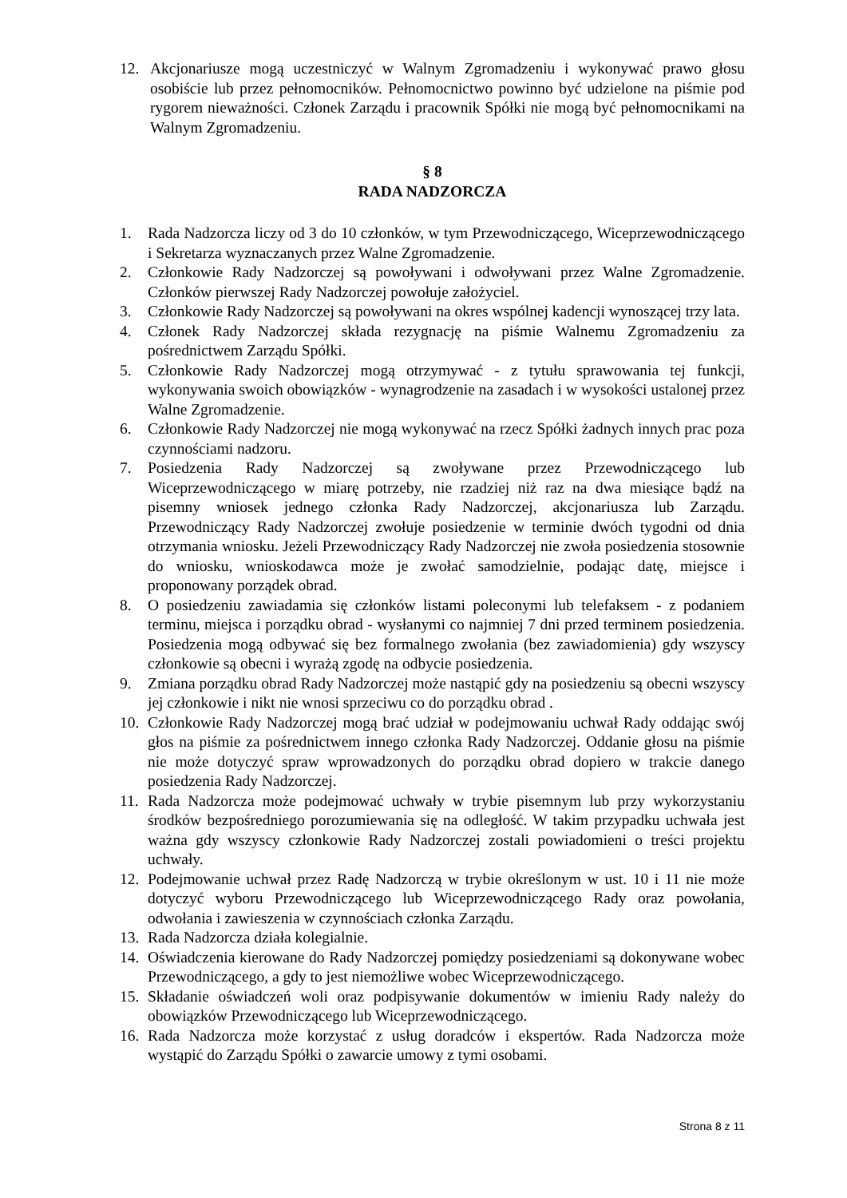12. Akcjonariusze mogą uczestniczyć w Walnym Zgromadzeniu i wykonywać prawo głosu osobiście lub przez pełnomocników. Pełnomocnictwo powinno być udzielone na piśmie pod rygorem nieważności. Członek Zarządu i pracownik Spółki nie mogą być pełnomocnikami na Walnym Zgromadzeniu.
§ 8
RADA NADZORCZA
1. Rada Nadzorcza liczy od 3 do 10 członków, w tym Przewodniczącego, Wiceprzewodniczącego i Sekretarza wyznaczanych przez Walne Zgromadzenie.
2. Członkowie Rady Nadzorczej są powoływani i odwoływani przez Walne Zgromadzenie. Członków pierwszej Rady Nadzorczej powołuje założyciel.
3. Członkowie Rady Nadzorczej są powoływani na okres wspólnej kadencji wynoszącej trzy lata.
4. Członek Rady Nadzorczej składa rezygnację na piśmie Walnemu Zgromadzeniu za pośrednictwem Zarządu Spółki.
5. Członkowie Rady Nadzorczej mogą otrzymywać - z tytułu sprawowania tej funkcji, wykonywania swoich obowiązków - wynagrodzenie na zasadach i w wysokości ustalonej przez Walne Zgromadzenie.
6. Członkowie Rady Nadzorczej nie mogą wykonywać na rzecz Spółki żadnych innych prac poza czynnościami nadzoru.
7. Posiedzenia Rady Nadzorczej są zwoływane przez Przewodniczącego lub Wiceprzewodniczącego w miarę potrzeby, nie rzadziej niż raz na dwa miesiące bądź na pisemny wniosek jednego członka Rady Nadzorczej, akcjonariusza lub Zarządu. Przewodniczący Rady Nadzorczej zwołuje posiedzenie w terminie dwóch tygodni od dnia otrzymania wniosku. Jeżeli Przewodniczący Rady Nadzorczej nie zwoła posiedzenia stosownie do wniosku, wnioskodawca może je zwołać samodzielnie, podając datę, miejsce i proponowany porządek obrad.
8. O posiedzeniu zawiadamia się członków listami poleconymi lub telefaksem - z podaniem terminu, miejsca i porządku obrad - wysłanymi co najmniej 7 dni przed terminem posiedzenia. Posiedzenia mogą odbywać się bez formalnego zwołania (bez zawiadomienia) gdy wszyscy członkowie są obecni i wyrażą zgodę na odbycie posiedzenia.
9. Zmiana porządku obrad Rady Nadzorczej może nastąpić gdy na posiedzeniu są obecni wszyscy jej członkowie i nikt nie wnosi sprzeciwu co do porządku obrad .
10. Członkowie Rady Nadzorczej mogą brać udział w podejmowaniu uchwał Rady oddając swój głos na piśmie za pośrednictwem innego członka Rady Nadzorczej. Oddanie głosu na piśmie nie może dotyczyć spraw wprowadzonych do porządku obrad dopiero w trakcie danego posiedzenia Rady Nadzorczej.
11. Rada Nadzorcza może podejmować uchwały w trybie pisemnym lub przy wykorzystaniu środków bezpośredniego porozumiewania się na odległość. W takim przypadku uchwała jest ważna gdy wszyscy członkowie Rady Nadzorczej zostali powiadomieni o treści projektu uchwały.
12. Podejmowanie uchwał przez Radę Nadzorczą w trybie określonym w ust. 10 i 11 nie może dotyczyć wyboru Przewodniczącego lub Wiceprzewodniczącego Rady oraz powołania, odwołania i zawieszenia w czynnościach członka Zarządu.
13. Rada Nadzorcza działa kolegialnie.
14. Oświadczenia kierowane do Rady Nadzorczej pomiędzy posiedzeniami są dokonywane wobec Przewodniczącego, a gdy to jest niemożliwe wobec Wiceprzewodniczącego.
15. Składanie oświadczeń woli oraz podpisywanie dokumentów w imieniu Rady należy do obowiązków Przewodniczącego lub Wiceprzewodniczącego.
16. Rada Nadzorcza może korzystać z usług doradców i ekspertów. Rada Nadzorcza może wystąpić do Zarządu Spółki o zawarcie umowy z tymi osobami.
Strona 8 z 11